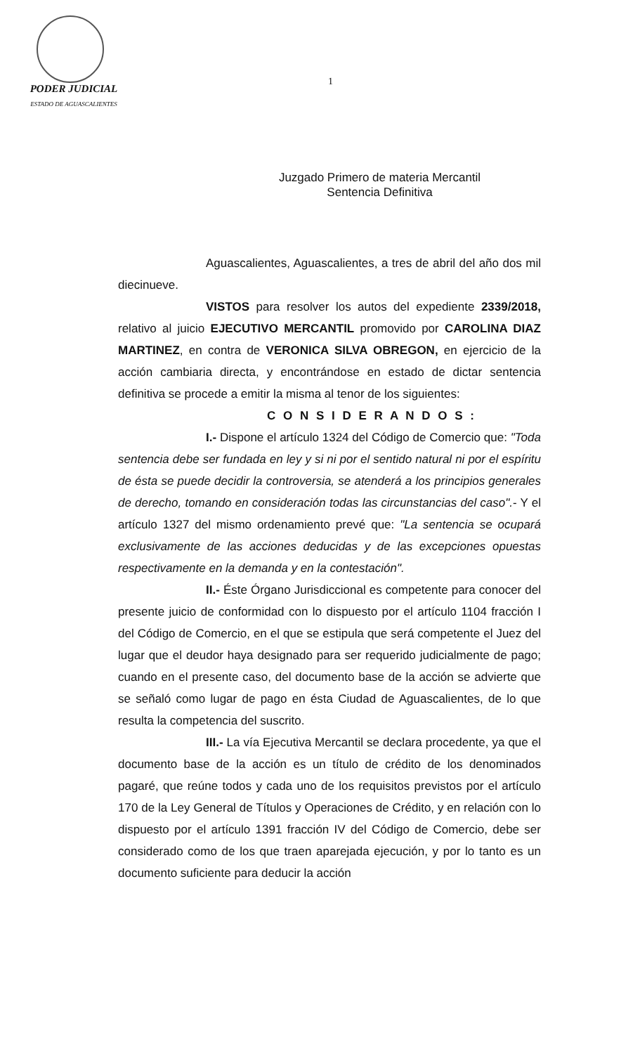PODER JUDICIAL
ESTADO DE AGUASCALIENTES
1
Juzgado Primero de materia Mercantil
Sentencia Definitiva
Aguascalientes, Aguascalientes, a tres de abril del año dos mil diecinueve.
VISTOS para resolver los autos del expediente 2339/2018, relativo al juicio EJECUTIVO MERCANTIL promovido por CAROLINA DIAZ MARTINEZ, en contra de VERONICA SILVA OBREGON, en ejercicio de la acción cambiaria directa, y encontrándose en estado de dictar sentencia definitiva se procede a emitir la misma al tenor de los siguientes:
C O N S I D E R A N D O S :
I.- Dispone el artículo 1324 del Código de Comercio que: "Toda sentencia debe ser fundada en ley y si ni por el sentido natural ni por el espíritu de ésta se puede decidir la controversia, se atenderá a los principios generales de derecho, tomando en consideración todas las circunstancias del caso".- Y el artículo 1327 del mismo ordenamiento prevé que: "La sentencia se ocupará exclusivamente de las acciones deducidas y de las excepciones opuestas respectivamente en la demanda y en la contestación".
II.- Éste Órgano Jurisdiccional es competente para conocer del presente juicio de conformidad con lo dispuesto por el artículo 1104 fracción I del Código de Comercio, en el que se estipula que será competente el Juez del lugar que el deudor haya designado para ser requerido judicialmente de pago; cuando en el presente caso, del documento base de la acción se advierte que se señaló como lugar de pago en ésta Ciudad de Aguascalientes, de lo que resulta la competencia del suscrito.
III.- La vía Ejecutiva Mercantil se declara procedente, ya que el documento base de la acción es un título de crédito de los denominados pagaré, que reúne todos y cada uno de los requisitos previstos por el artículo 170 de la Ley General de Títulos y Operaciones de Crédito, y en relación con lo dispuesto por el artículo 1391 fracción IV del Código de Comercio, debe ser considerado como de los que traen aparejada ejecución, y por lo tanto es un documento suficiente para deducir la acción